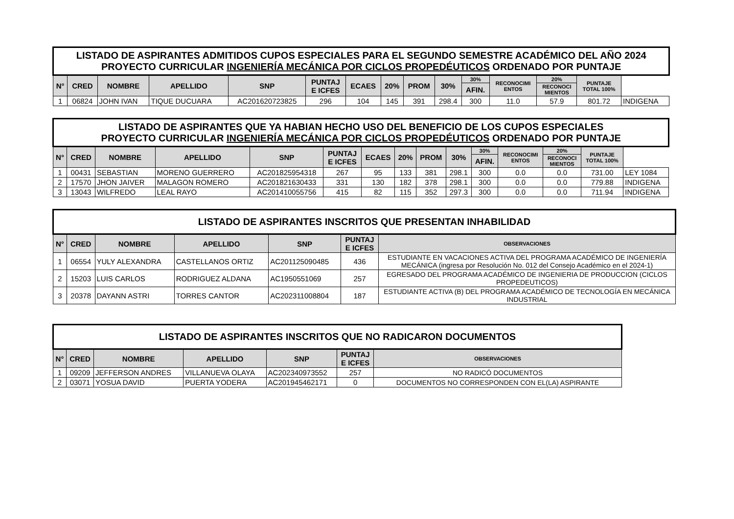| LISTADO DE ASPIRANTES ADMITIDOS CUPOS ESPECIALES PARA EL SEGUNDO SEMESTRE ACADÉMICO DEL AÑO 2024 PROYECTO CURRICULAR INGENIERÍA MECÁNICA POR CICLOS PROPEDÉUTICOS ORDENADO POR PUNTAJE | | | | | | | | | | | | | | | |
| N° | CRED | NOMBRE | APELLIDO | SNP | PUNTAJ E ICFES | ECAES | 20% | PROM | 30% | 30% | RECONOCIMI ENTOS | 20% | PUNTAJE TOTAL 100% | | |
| | | | | | | | | | | AFIN. | | RECONOCI MIENTOS | | | |
| 1 | 06824 | JOHN IVAN | TIQUE DUCUARA | AC201620723825 | 296 | 104 | 145 | 391 | 298.4 | 300 | 11.0 | 57.9 | 801.72 | INDIGENA | |
| LISTADO DE ASPIRANTES QUE YA HABIAN HECHO USO DEL BENEFICIO DE LOS CUPOS ESPECIALES PROYECTO CURRICULAR INGENIERÍA MECÁNICA POR CICLOS PROPEDÉUTICOS ORDENADO POR PUNTAJE | | | | | | | | | | | | | | | |
| N° | CRED | NOMBRE | APELLIDO | SNP | PUNTAJ E ICFES | ECAES | 20% | PROM | 30% | 30% | RECONOCIMI ENTOS | 20% | PUNTAJE TOTAL 100% | | |
| | | | | | | | | | | AFIN. | | RECONOCI MIENTOS | | | |
| 1 | 00431 | SEBASTIAN | MORENO GUERRERO | AC201825954318 | 267 | 95 | 133 | 381 | 298.1 | 300 | 0.0 | 0.0 | 731.00 | LEY 1084 | |
| 2 | 17570 | JHON JAIVER | MALAGON ROMERO | AC201821630433 | 331 | 130 | 182 | 378 | 298.1 | 300 | 0.0 | 0.0 | 779.88 | INDIGENA | |
| 3 | 13043 | WILFREDO | LEAL RAYO | AC201410055756 | 415 | 82 | 115 | 352 | 297.3 | 300 | 0.0 | 0.0 | 711.94 | INDIGENA | |
| LISTADO DE ASPIRANTES INSCRITOS QUE PRESENTAN INHABILIDAD | | | | | | |
| N° | CRED | NOMBRE | APELLIDO | SNP | PUNTAJ E ICFES | OBSERVACIONES |
| 1 | 06554 | YULY ALEXANDRA | CASTELLANOS ORTIZ | AC201125090485 | 436 | ESTUDIANTE EN VACACIONES ACTIVA DEL PROGRAMA ACADÉMICO DE INGENIERÍA MECÁNICA (ingresa por Resolución No. 012 del Consejo Académico en el 2024-1) |
| 2 | 15203 | LUIS CARLOS | RODRIGUEZ ALDANA | AC1950551069 | 257 | EGRESADO DEL PROGRAMA ACADÉMICO DE INGENIERIA DE PRODUCCION (CICLOS PROPEDEUTICOS) |
| 3 | 20378 | DAYANN ASTRI | TORRES CANTOR | AC202311008804 | 187 | ESTUDIANTE ACTIVA (B) DEL PROGRAMA ACADÉMICO DE TECNOLOGÍA EN MECÁNICA INDUSTRIAL |
| LISTADO DE ASPIRANTES INSCRITOS QUE NO RADICARON DOCUMENTOS | | | | | | |
| N° | CRED | NOMBRE | APELLIDO | SNP | PUNTAJ E ICFES | OBSERVACIONES |
| 1 | 09209 | JEFFERSON ANDRES | VILLANUEVA OLAYA | AC202340973552 | 257 | NO RADICÓ DOCUMENTOS |
| 2 | 03071 | YOSUA DAVID | PUERTA YODERA | AC201945462171 | 0 | DOCUMENTOS NO CORRESPONDEN CON EL(LA) ASPIRANTE |